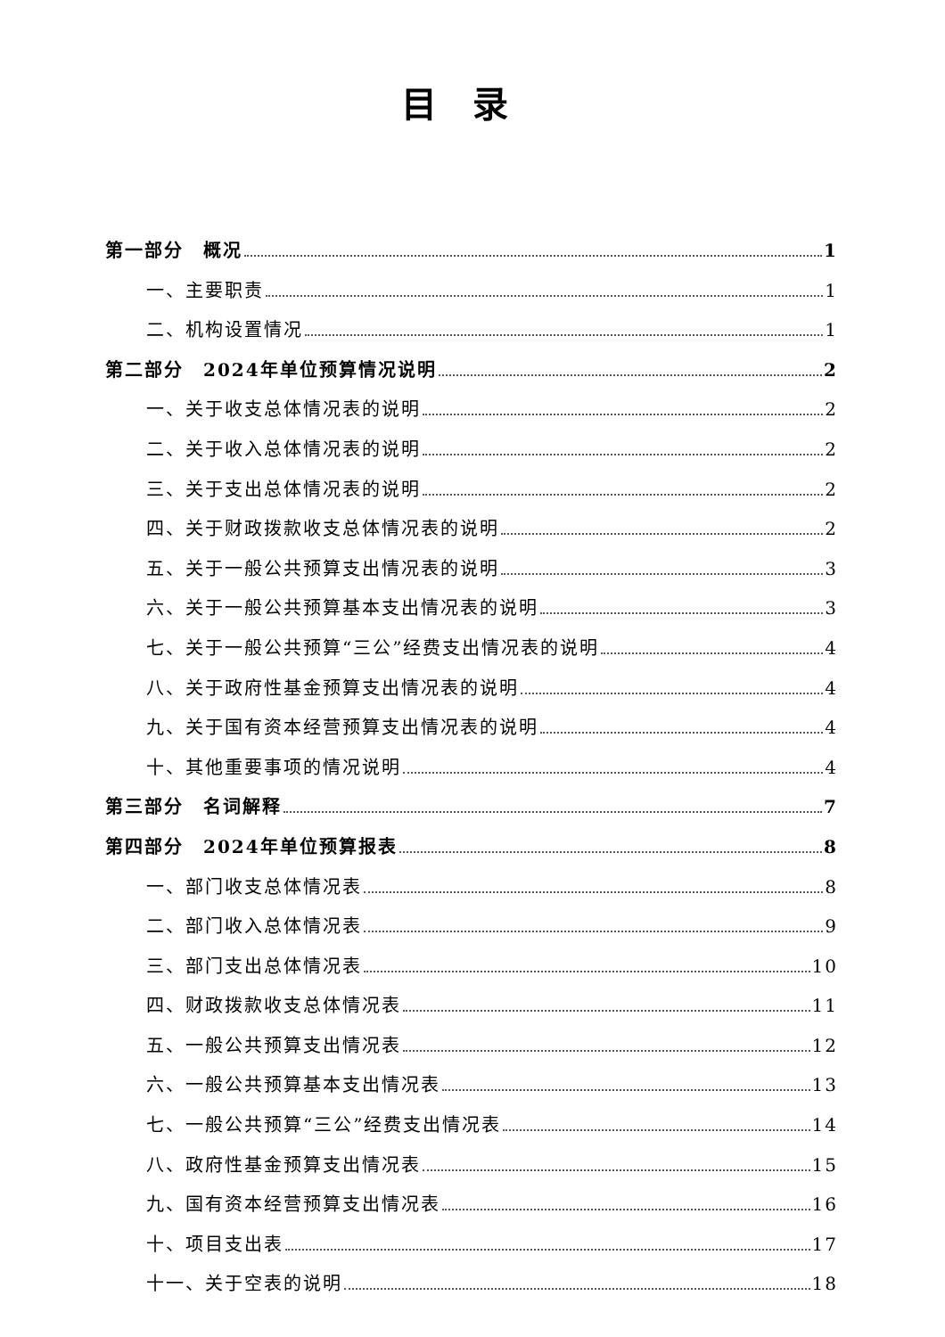目录
第一部分　概况 1
一、主要职责 1
二、机构设置情况 1
第二部分　2024年单位预算情况说明 2
一、关于收支总体情况表的说明 2
二、关于收入总体情况表的说明 2
三、关于支出总体情况表的说明 2
四、关于财政拨款收支总体情况表的说明 2
五、关于一般公共预算支出情况表的说明 3
六、关于一般公共预算基本支出情况表的说明 3
七、关于一般公共预算“三公”经费支出情况表的说明 4
八、关于政府性基金预算支出情况表的说明 4
九、关于国有资本经营预算支出情况表的说明 4
十、其他重要事项的情况说明 4
第三部分　名词解释 7
第四部分　2024年单位预算报表 8
一、部门收支总体情况表 8
二、部门收入总体情况表 9
三、部门支出总体情况表 10
四、财政拨款收支总体情况表 11
五、一般公共预算支出情况表 12
六、一般公共预算基本支出情况表 13
七、一般公共预算“三公”经费支出情况表 14
八、政府性基金预算支出情况表 15
九、国有资本经营预算支出情况表 16
十、项目支出表 17
十一、关于空表的说明 18